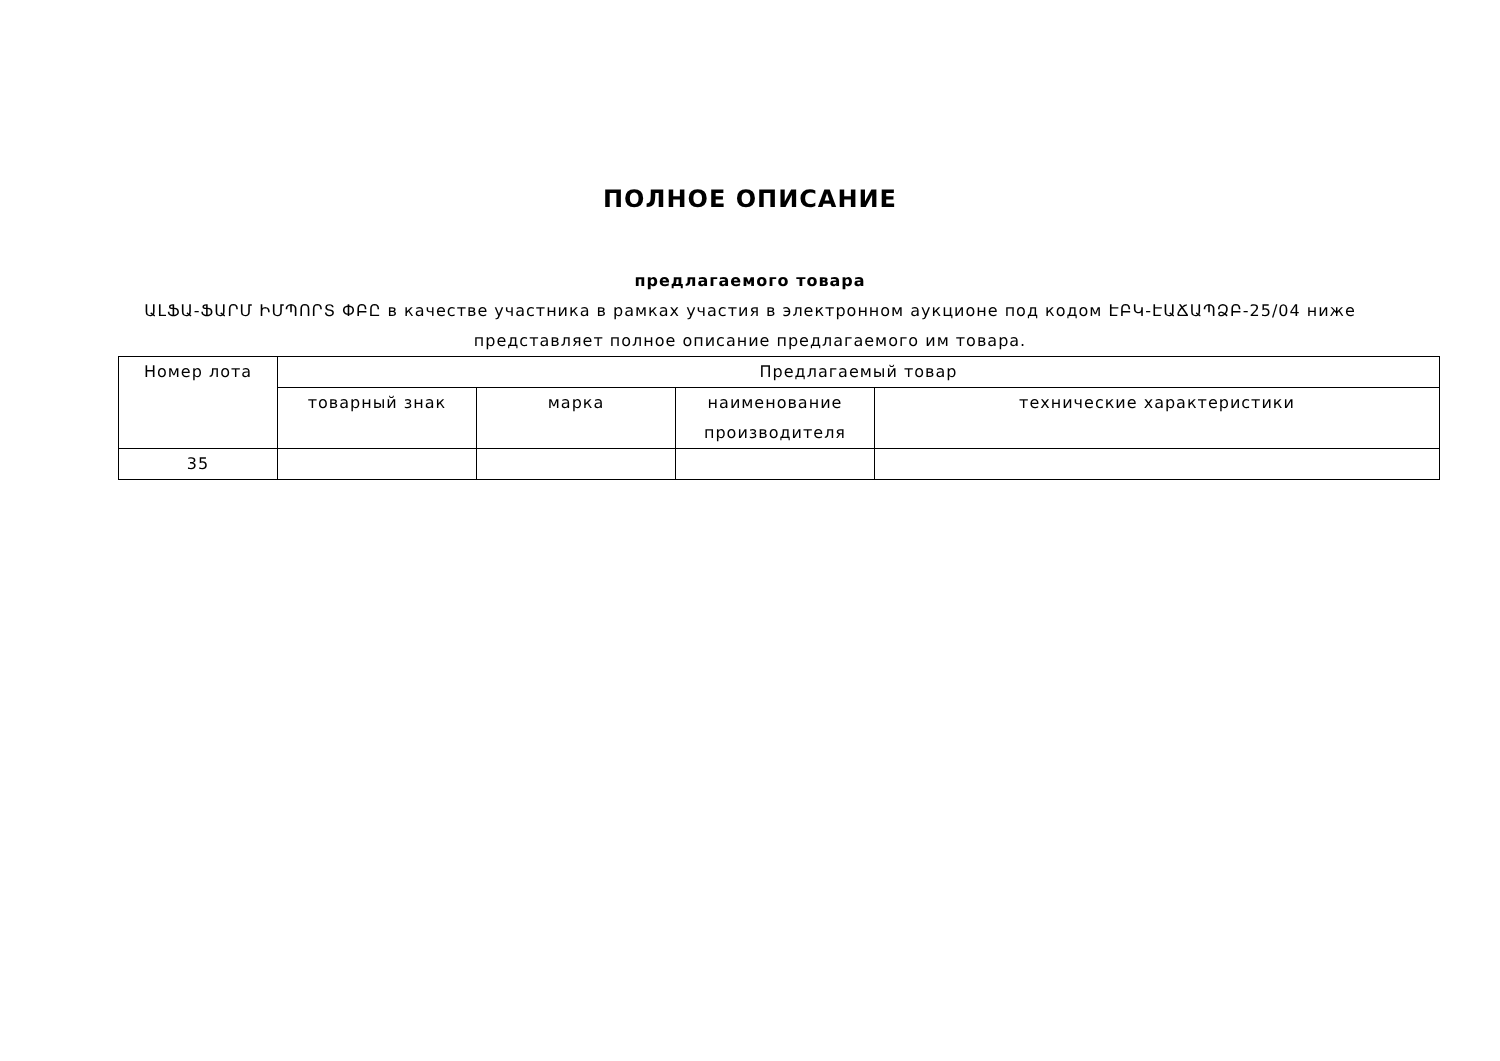ПОЛНОЕ ОПИСАНИЕ
предлагаемого товара
ԱԼՖԱ-ՖԱՐՄ ԻՄՊՈՐՏ ՓԲԸ в качестве участника в рамках участия в электронном аукционе под кодом ԷԲԿ-ԷԱՃԱՊՁԲ-25/04 ниже представляет полное описание предлагаемого им товара.
| Номер лота | Предлагаемый товар | | | |
| | товарный знак | марка | наименование производителя | технические характеристики |
| 35 | | | | |